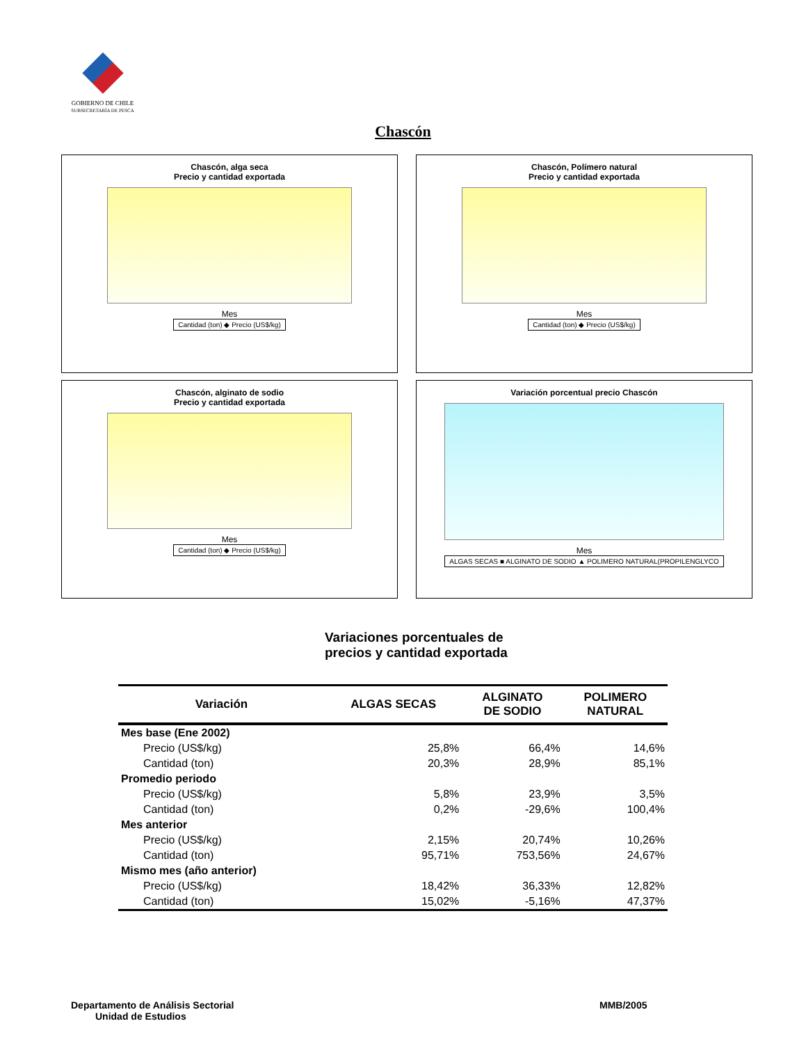GOBIERNO DE CHILE
SUBSECRETARÍA DE PESCA
Chascón
Chascón, alga seca
Precio y cantidad exportada
Mes
Cantidad (ton) ◆ Precio (US$/kg)
Chascón, Polímero natural
Precio y cantidad exportada
Mes
Cantidad (ton) ◆ Precio (US$/kg)
Chascón, alginato de sodio
Precio y cantidad exportada
Mes
Cantidad (ton) ◆ Precio (US$/kg)
Variación porcentual precio Chascón
Mes
ALGAS SECAS ■ ALGINATO DE SODIO ▲ POLIMERO NATURAL(PROPILENGLYCO
Variaciones porcentuales de
precios y cantidad exportada
| Variación | ALGAS SECAS | ALGINATO DE SODIO | POLIMERO NATURAL |
| --- | --- | --- | --- |
| Mes base (Ene 2002) | | | |
| Precio (US$/kg) | 25,8% | 66,4% | 14,6% |
| Cantidad (ton) | 20,3% | 28,9% | 85,1% |
| Promedio periodo | | | |
| Precio (US$/kg) | 5,8% | 23,9% | 3,5% |
| Cantidad (ton) | 0,2% | -29,6% | 100,4% |
| Mes anterior | | | |
| Precio (US$/kg) | 2,15% | 20,74% | 10,26% |
| Cantidad (ton) | 95,71% | 753,56% | 24,67% |
| Mismo mes (año anterior) | | | |
| Precio (US$/kg) | 18,42% | 36,33% | 12,82% |
| Cantidad (ton) | 15,02% | -5,16% | 47,37% |
Departamento de Análisis Sectorial
Unidad de Estudios
MMB/2005